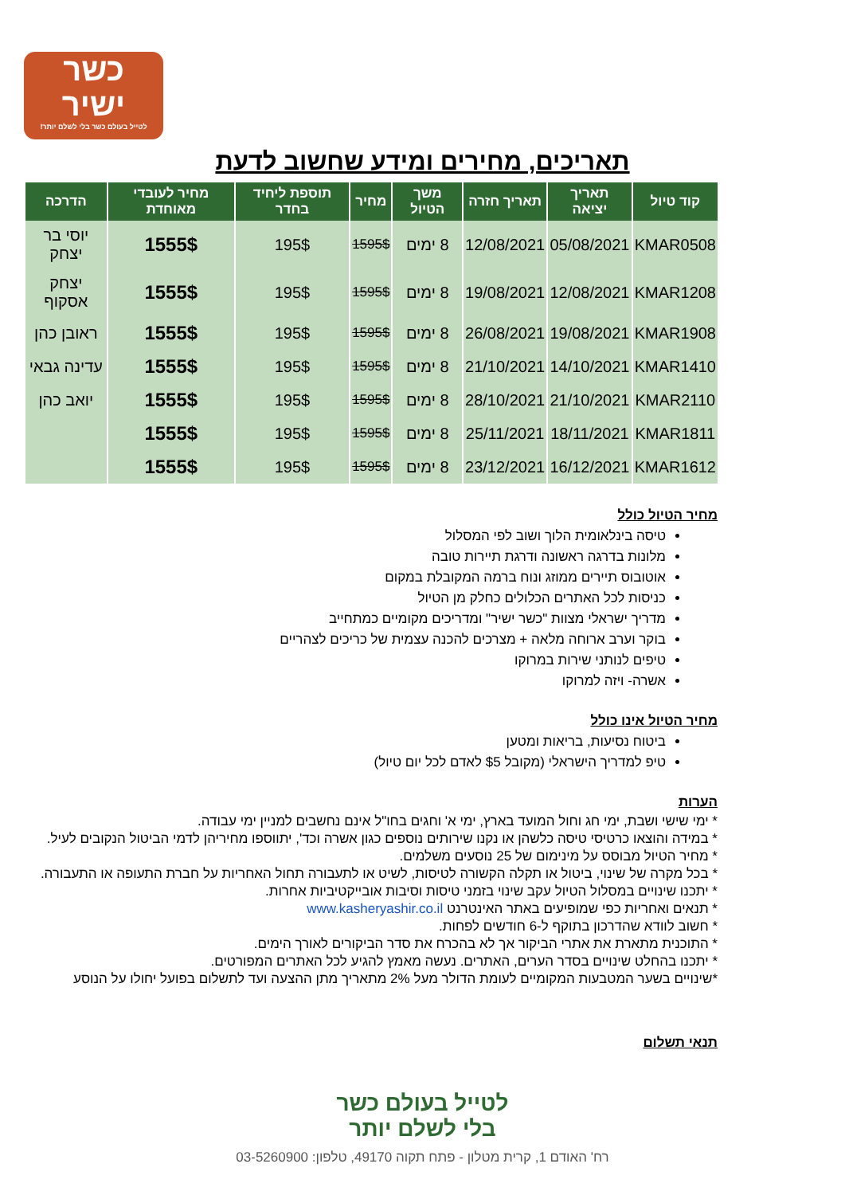כשר
ישיר
לטייל בעולם כשר בלי לשלם יותר!
תאריכים, מחירים ומידע שחשוב לדעת
| קוד טיול | תאריך יציאה | תאריך חזרה | משך הטיול | מחיר | תוספת ליחיד בחדר | מחיר לעובדי מאוחדת | הדרכה |
| --- | --- | --- | --- | --- | --- | --- | --- |
| KMAR0508 | 05/08/2021 | 12/08/2021 | 8 ימים | 1595$ | 195$ | 1555$ | יוסי בר יצחק |
| KMAR1208 | 12/08/2021 | 19/08/2021 | 8 ימים | 1595$ | 195$ | 1555$ | יצחק אסקוף |
| KMAR1908 | 19/08/2021 | 26/08/2021 | 8 ימים | 1595$ | 195$ | 1555$ | ראובן כהן |
| KMAR1410 | 14/10/2021 | 21/10/2021 | 8 ימים | 1595$ | 195$ | 1555$ | עדינה גבאי |
| KMAR2110 | 21/10/2021 | 28/10/2021 | 8 ימים | 1595$ | 195$ | 1555$ | יואב כהן |
| KMAR1811 | 18/11/2021 | 25/11/2021 | 8 ימים | 1595$ | 195$ | 1555$ | |
| KMAR1612 | 16/12/2021 | 23/12/2021 | 8 ימים | 1595$ | 195$ | 1555$ | |
מחיר הטיול כולל
טיסה בינלאומית הלוך ושוב לפי המסלול
מלונות בדרגה ראשונה ודרגת תיירות טובה
אוטובוס תיירים ממוזג ונוח ברמה המקובלת במקום
כניסות לכל האתרים הכלולים כחלק מן הטיול
מדריך ישראלי מצוות "כשר ישיר" ומדריכים מקומיים כמתחייב
בוקר וערב ארוחה מלאה + מצרכים להכנה עצמית של כריכים לצהריים
טיפים לנותני שירות במרוקו
אשרה- ויזה למרוקו
מחיר הטיול אינו כולל
ביטוח נסיעות, בריאות ומטען
טיפ למדריך הישראלי (מקובל $5 לאדם לכל יום טיול)
הערות
* ימי שישי ושבת, ימי חג וחול המועד בארץ, ימי א' וחגים בחו"ל אינם נחשבים למניין ימי עבודה.
* במידה והוצאו כרטיסי טיסה כלשהן או נקנו שירותים נוספים כגון אשרה וכד', יתווספו מחיריהן לדמי הביטול הנקובים לעיל.
* מחיר הטיול מבוסס על מינימום של 25 נוסעים משלמים.
* בכל מקרה של שינוי, ביטול או תקלה הקשורה לטיסות, לשיט או לתעבורה תחול האחריות על חברת התעופה או התעבורה.
* יתכנו שינויים במסלול הטיול עקב שינוי בזמני טיסות וסיבות אובייקטיביות אחרות.
* תנאים ואחריות כפי שמופיעים באתר האינטרנט www.kasheryashir.co.il
* חשוב לוודא שהדרכון בתוקף ל-6 חודשים לפחות.
* התוכנית מתארת את אתרי הביקור אך לא בהכרח את סדר הביקורים לאורך הימים.
* יתכנו בהחלט שינויים בסדר הערים, האתרים. נעשה מאמץ להגיע לכל האתרים המפורטים.
*שינויים בשער המטבעות המקומיים לעומת הדולר מעל 2% מתאריך מתן ההצעה ועד לתשלום בפועל יחולו על הנוסע
תנאי תשלום
לטייל בעולם כשר
בלי לשלם יותר
רח' האודם 1, קרית מטלון - פתח תקוה 49170, טלפון: 03-5260900